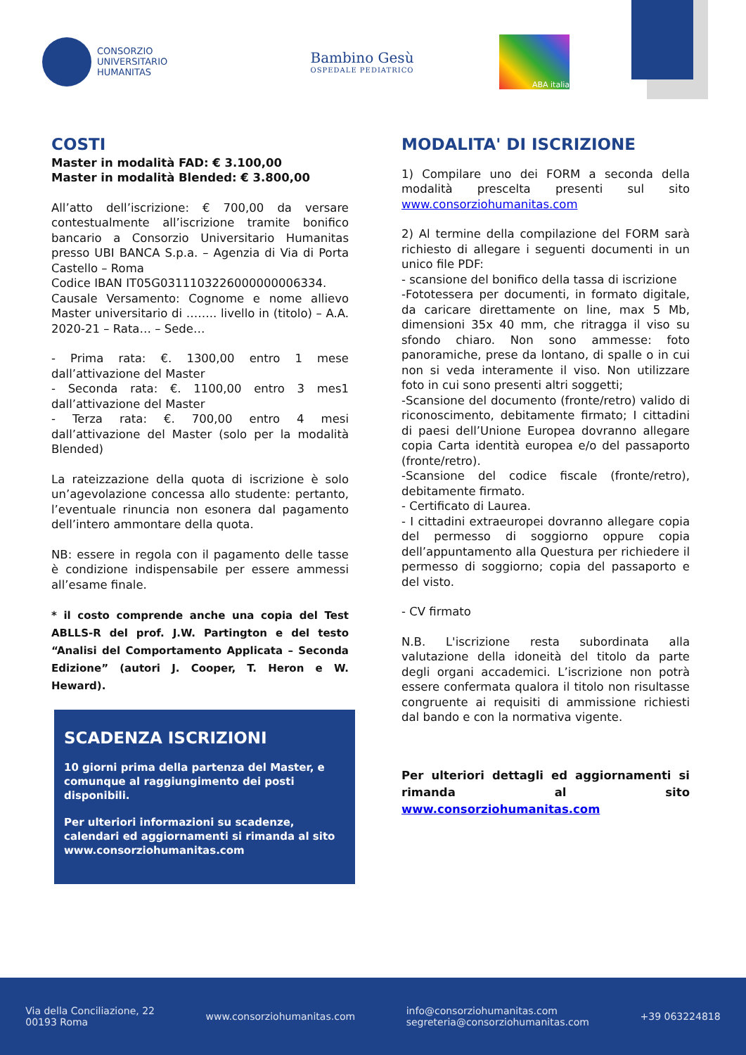CONSORZIO
UNIVERSITARIO
HUMANITAS
Bambino Gesù
OSPEDALE PEDIATRICO
ABA italia
COSTI
Master in modalità FAD: € 3.100,00
Master in modalità Blended: € 3.800,00
All’atto dell’iscrizione: € 700,00 da versare contestualmente all’iscrizione tramite bonifico bancario a Consorzio Universitario Humanitas presso UBI BANCA S.p.a. – Agenzia di Via di Porta Castello – Roma
Codice IBAN IT05G0311103226000000006334.
Causale Versamento: Cognome e nome allievo Master universitario di …….. livello in (titolo) – A.A. 2020-21 – Rata… – Sede…
- Prima rata: €. 1300,00 entro 1 mese dall’attivazione del Master
- Seconda rata: €. 1100,00 entro 3 mes1 dall’attivazione del Master
- Terza rata: €. 700,00 entro 4 mesi dall’attivazione del Master (solo per la modalità Blended)
La rateizzazione della quota di iscrizione è solo un’agevolazione concessa allo studente: pertanto, l’eventuale rinuncia non esonera dal pagamento dell’intero ammontare della quota.
NB: essere in regola con il pagamento delle tasse è condizione indispensabile per essere ammessi all’esame finale.
* il costo comprende anche una copia del Test ABLLS-R del prof. J.W. Partington e del testo “Analisi del Comportamento Applicata – Seconda Edizione” (autori J. Cooper, T. Heron e W. Heward).
SCADENZA ISCRIZIONI
10 giorni prima della partenza del Master, e comunque al raggiungimento dei posti disponibili.
Per ulteriori informazioni su scadenze, calendari ed aggiornamenti si rimanda al sito www.consorziohumanitas.com
MODALITA' DI ISCRIZIONE
1) Compilare uno dei FORM a seconda della modalità prescelta presenti sul sito www.consorziohumanitas.com
2) Al termine della compilazione del FORM sarà richiesto di allegare i seguenti documenti in un unico file PDF:
- scansione del bonifico della tassa di iscrizione
-Fototessera per documenti, in formato digitale, da caricare direttamente on line, max 5 Mb, dimensioni 35x 40 mm, che ritragga il viso su sfondo chiaro. Non sono ammesse: foto panoramiche, prese da lontano, di spalle o in cui non si veda interamente il viso. Non utilizzare foto in cui sono presenti altri soggetti;
-Scansione del documento (fronte/retro) valido di riconoscimento, debitamente firmato; I cittadini di paesi dell’Unione Europea dovranno allegare copia Carta identità europea e/o del passaporto (fronte/retro).
-Scansione del codice fiscale (fronte/retro), debitamente firmato.
- Certificato di Laurea.
- I cittadini extraeuropei dovranno allegare copia del permesso di soggiorno oppure copia dell’appuntamento alla Questura per richiedere il permesso di soggiorno; copia del passaporto e del visto.
- CV firmato
N.B. L'iscrizione resta subordinata alla valutazione della idoneità del titolo da parte degli organi accademici. L’iscrizione non potrà essere confermata qualora il titolo non risultasse congruente ai requisiti di ammissione richiesti dal bando e con la normativa vigente.
Per ulteriori dettagli ed aggiornamenti si rimanda al sito www.consorziohumanitas.com
Via della Conciliazione, 22
00193 Roma
www.consorziohumanitas.com
info@consorziohumanitas.com
segreteria@consorziohumanitas.com
+39 063224818